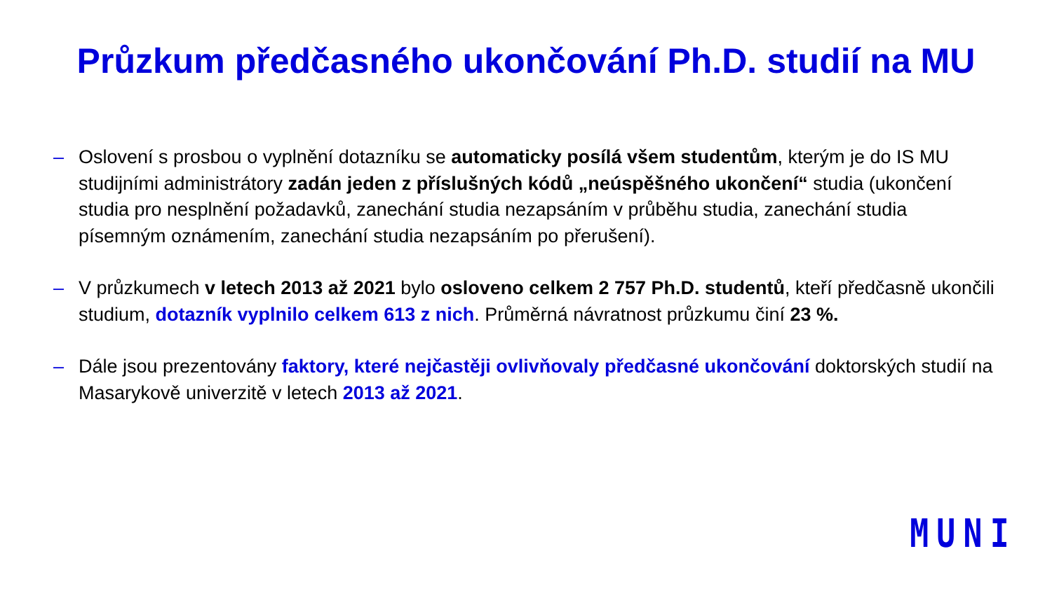Průzkum předčasného ukončování Ph.D. studií na MU
– Oslovení s prosbou o vyplnění dotazníku se automaticky posílá všem studentům, kterým je do IS MU studijními administrátory zadán jeden z příslušných kódů „neúspěšného ukončení“ studia (ukončení studia pro nesplnění požadavků, zanechání studia nezapsáním v průběhu studia, zanechání studia písemným oznámením, zanechání studia nezapsáním po přerušení).
– V průzkumech v letech 2013 až 2021 bylo osloveno celkem 2 757 Ph.D. studentů, kteří předčasně ukončili studium, dotazník vyplnilo celkem 613 z nich. Průměrná návratnost průzkumu činí 23 %.
– Dále jsou prezentovány faktory, které nejčastěji ovlivňovaly předčasné ukončování doktorských studií na Masarykově univerzitě v letech 2013 až 2021.
MUNI